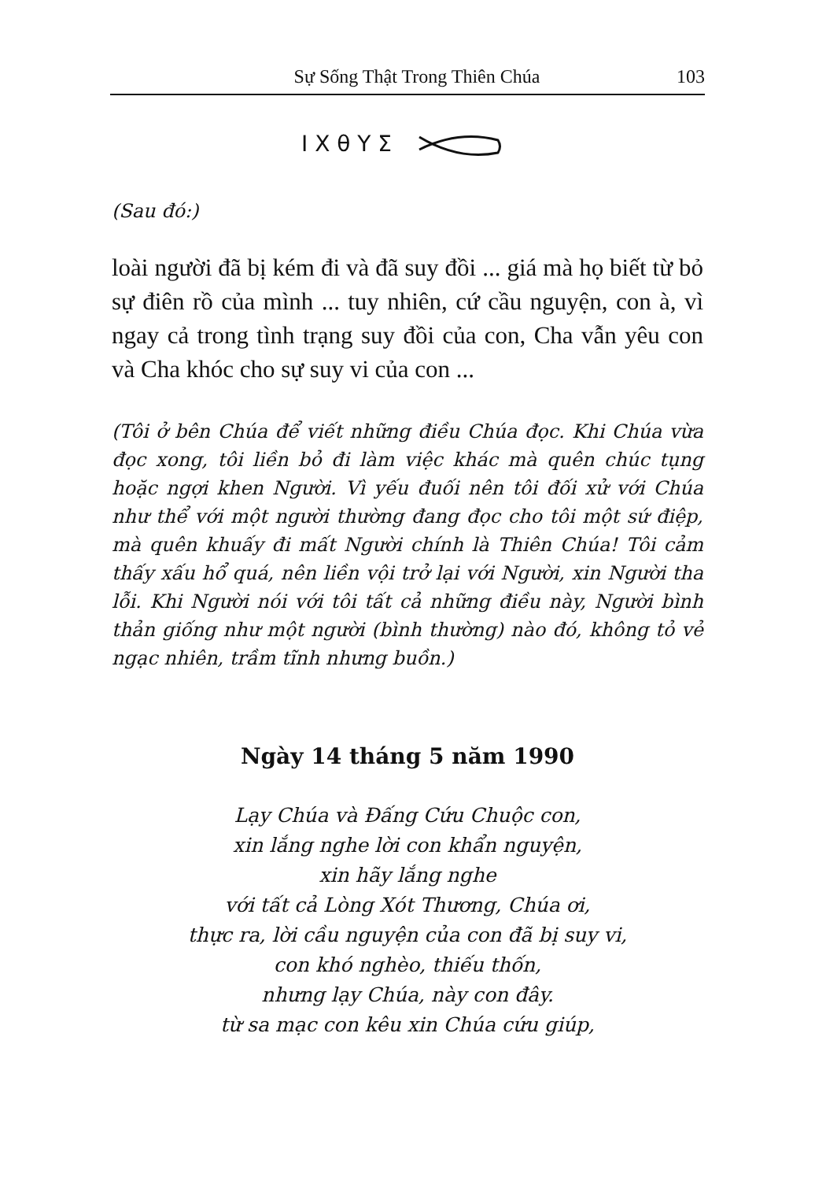Sự Sống Thật Trong Thiên Chúa 103
I X θ Y Σ
(Sau đó:)
loài người đã bị kém đi và đã suy đồi ... giá mà họ biết từ bỏ sự điên rồ của mình ... tuy nhiên, cứ cầu nguyện, con à, vì ngay cả trong tình trạng suy đồi của con, Cha vẫn yêu con và Cha khóc cho sự suy vi của con ...
(Tôi ở bên Chúa để viết những điều Chúa đọc. Khi Chúa vừa đọc xong, tôi liền bỏ đi làm việc khác mà quên chúc tụng hoặc ngợi khen Người. Vì yếu đuối nên tôi đối xử với Chúa như thể với một người thường đang đọc cho tôi một sứ điệp, mà quên khuấy đi mất Người chính là Thiên Chúa! Tôi cảm thấy xấu hổ quá, nên liền vội trở lại với Người, xin Người tha lỗi. Khi Người nói với tôi tất cả những điều này, Người bình thản giống như một người (bình thường) nào đó, không tỏ vẻ ngạc nhiên, trầm tĩnh nhưng buồn.)
Ngày 14 tháng 5 năm 1990
Lạy Chúa và Đấng Cứu Chuộc con,
xin lắng nghe lời con khẩn nguyện,
xin hãy lắng nghe
với tất cả Lòng Xót Thương, Chúa ơi,
thực ra, lời cầu nguyện của con đã bị suy vi,
con khó nghèo, thiếu thốn,
nhưng lạy Chúa, này con đây.
từ sa mạc con kêu xin Chúa cứu giúp,